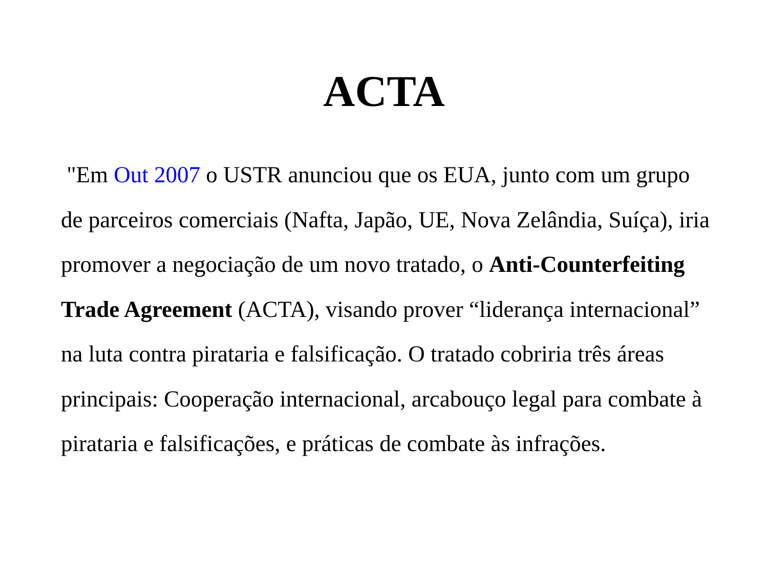ACTA
"Em Out 2007 o USTR anunciou que os EUA, junto com um grupo de parceiros comerciais (Nafta, Japão, UE, Nova Zelândia, Suíça), iria promover a negociação de um novo tratado, o Anti-Counterfeiting Trade Agreement (ACTA), visando prover “liderança internacional” na luta contra pirataria e falsificação. O tratado cobriria três áreas principais: Cooperação internacional, arcabouço legal para combate à pirataria e falsificações, e práticas de combate às infrações.